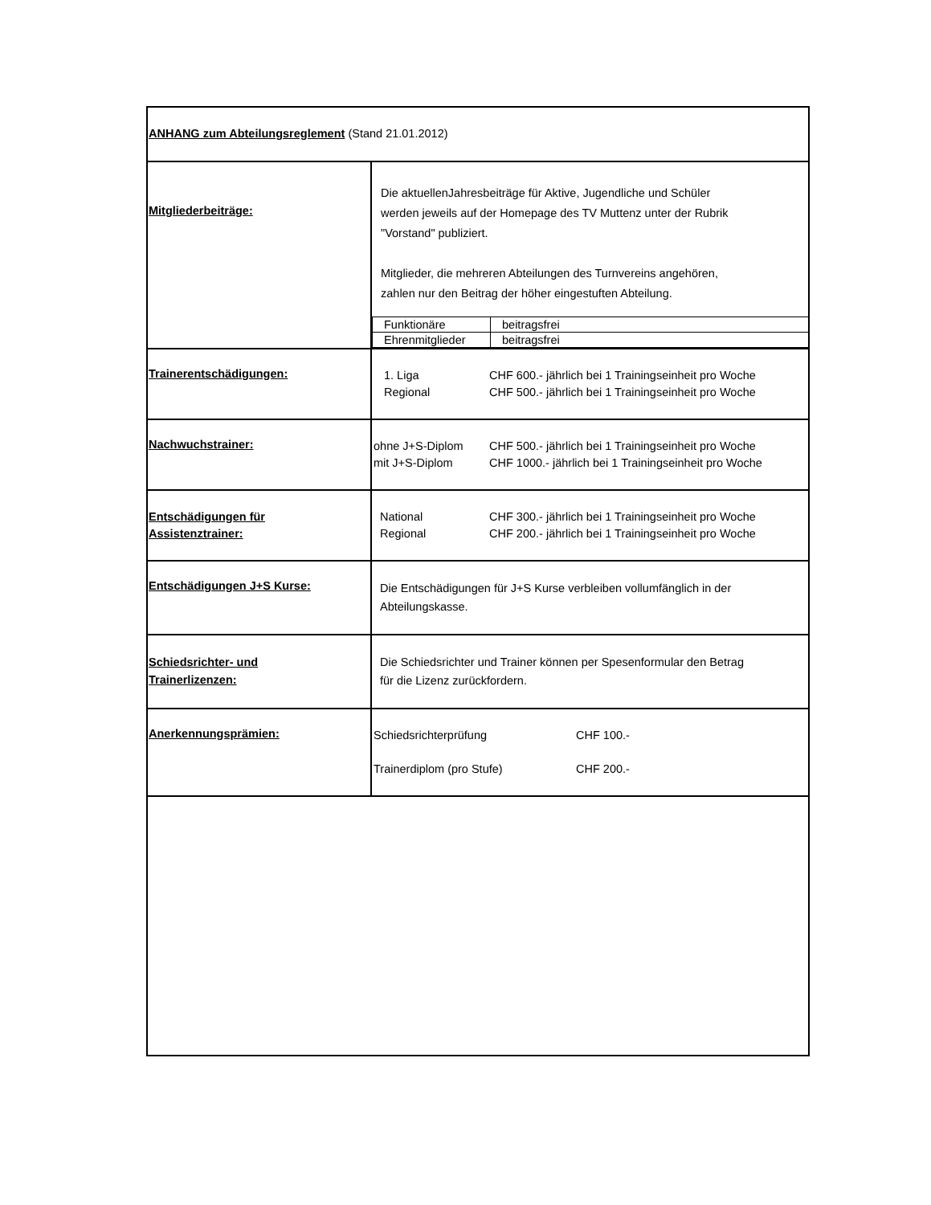| ANHANG zum Abteilungsreglement (Stand 21.01.2012) | |
| Mitgliederbeiträge: | Die aktuellenJahresbeiträge für Aktive, Jugendliche und Schüler werden jeweils auf der Homepage des TV Muttenz unter der Rubrik "Vorstand" publiziert. Mitglieder, die mehreren Abteilungen des Turnvereins angehören, zahlen nur den Beitrag der höher eingestuften Abteilung. / Funktionäre / beitragsfrei / / Ehrenmitglieder / beitragsfrei / |
| Trainerentschädigungen: | 1. Liga CHF 600.- jährlich bei 1 Trainingseinheit pro Woche Regional CHF 500.- jährlich bei 1 Trainingseinheit pro Woche |
| Nachwuchstrainer: | ohne J+S-Diplom CHF 500.- jährlich bei 1 Trainingseinheit pro Woche mit J+S-Diplom CHF 1000.- jährlich bei 1 Trainingseinheit pro Woche |
| Entschädigungen für Assistenztrainer: | National CHF 300.- jährlich bei 1 Trainingseinheit pro Woche Regional CHF 200.- jährlich bei 1 Trainingseinheit pro Woche |
| Entschädigungen J+S Kurse: | Die Entschädigungen für J+S Kurse verbleiben vollumfänglich in der Abteilungskasse. |
| Schiedsrichter- und Trainerlizenzen: | Die Schiedsrichter und Trainer können per Spesenformular den Betrag für die Lizenz zurückfordern. |
| Anerkennungsprämien: | Schiedsrichterprüfung CHF 100.- Trainerdiplom (pro Stufe) CHF 200.- |